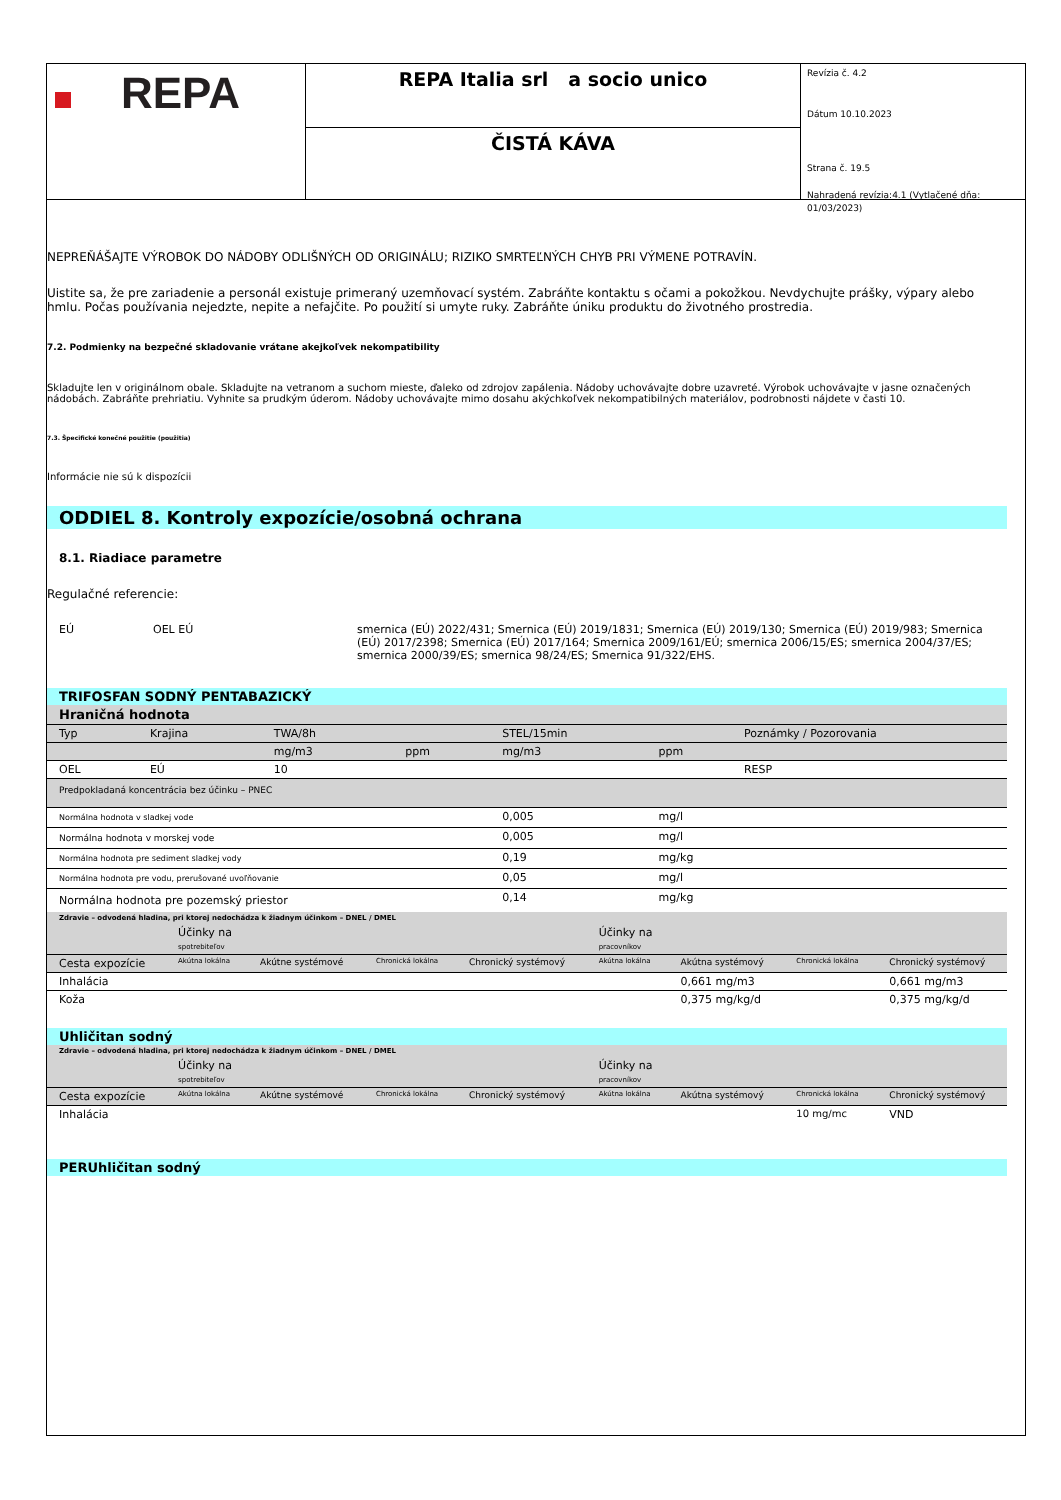REPA
REPA Italia srl a socio unico
ČISTÁ KÁVA
Revízia č. 4.2
Dátum 10.10.2023
Strana č. 19.5
Nahradená revízia:4.1 (Vytlačené dňa: 01/03/2023)
NEPREŇÁŠAJTE VÝROBOK DO NÁDOBY ODLIŠNÝCH OD ORIGINÁLU; RIZIKO SMRTEĽNÝCH CHYB PRI VÝMENE POTRAVÍN.
Uistite sa, že pre zariadenie a personál existuje primeraný uzemňovací systém. Zabráňte kontaktu s očami a pokožkou. Nevdychujte prášky, výpary alebo hmlu. Počas používania nejedzte, nepite a nefajčite. Po použití si umyte ruky. Zabráňte úniku produktu do životného prostredia.
7.2. Podmienky na bezpečné skladovanie vrátane akejkoľvek nekompatibility
Skladujte len v originálnom obale. Skladujte na vetranom a suchom mieste, ďaleko od zdrojov zapálenia. Nádoby uchovávajte dobre uzavreté. Výrobok uchovávajte v jasne označených nádobách. Zabráňte prehriatiu. Vyhnite sa prudkým úderom. Nádoby uchovávajte mimo dosahu akýchkoľvek nekompatibilných materiálov, podrobnosti nájdete v časti 10.
7.3. Špecifické konečné použitie (použitia)
Informácie nie sú k dispozícii
ODDIEL 8. Kontroly expozície/osobná ochrana
8.1. Riadiace parametre
Regulačné referencie:
| EÚ | OEL EÚ | smernica (EÚ) 2022/431; Smernica (EÚ) 2019/1831; Smernica (EÚ) 2019/130; Smernica (EÚ) 2019/983; Smernica (EÚ) 2017/2398; Smernica (EÚ) 2017/164; Smernica 2009/161/EÚ; smernica 2006/15/ES; smernica 2004/37/ES; smernica 2000/39/ES; smernica 98/24/ES; Smernica 91/322/EHS. |
TRIFOSFAN SODNÝ PENTABAZICKÝ
| Hraničná hodnota | | | | | | |
| Typ | Krajina | TWA/8h | | STEL/15min | | Poznámky / Pozorovania |
| | | mg/m3 | ppm | mg/m3 | ppm | |
| OEL | EÚ | 10 | | | | RESP |
| Predpokladaná koncentrácia bez účinku – PNEC | | | | | | |
| Normálna hodnota v sladkej vode | | | | 0,005 | mg/l | |
| Normálna hodnota v morskej vode | | | | 0,005 | mg/l | |
| Normálna hodnota pre sediment sladkej vody | | | | 0,19 | mg/kg | |
| Normálna hodnota pre vodu, prerušované uvoľňovanie | | | | 0,05 | mg/l | |
| Normálna hodnota pre pozemský priestor | | | | 0,14 | mg/kg | |
| Zdravie – odvodená hladina, pri ktorej nedochádza k žiadnym účinkom – DNEL / DMEL | | | | | | | | |
| | Účinky na spotrebiteľov | | | | Účinky na pracovníkov | | | |
| Cesta expozície | Akútna lokálna | Akútne systémové | Chronická lokálna | Chronický systémový | Akútna lokálna | Akútna systémový | Chronická lokálna | Chronický systémový |
| Inhalácia | | | | | | 0,661 mg/m3 | | 0,661 mg/m3 |
| Koža | | | | | | 0,375 mg/kg/d | | 0,375 mg/kg/d |
Uhličitan sodný
| Zdravie – odvodená hladina, pri ktorej nedochádza k žiadnym účinkom – DNEL / DMEL | | | | | | | | |
| | Účinky na spotrebiteľov | | | | Účinky na pracovníkov | | | |
| Cesta expozície | Akútna lokálna | Akútne systémové | Chronická lokálna | Chronický systémový | Akútna lokálna | Akútna systémový | Chronická lokálna | Chronický systémový |
| Inhalácia | | | | | | | 10 mg/mc | VND |
PERUhličitan sodný